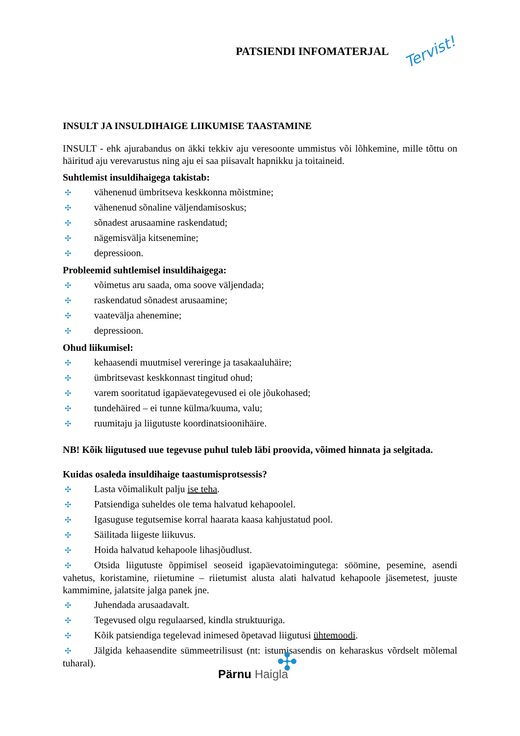PATSIENDI INFOMATERJAL Tervist!
INSULT JA INSULDIHAIGE LIIKUMISE TAASTAMINE
INSULT - ehk ajurabandus on äkki tekkiv aju veresoonte ummistus või lõhkemine, mille tõttu on häiritud aju verevarustus ning aju ei saa piisavalt hapnikku ja toitaineid.
Suhtlemist insuldihaigega takistab:
✣ vähenenud ümbritseva keskkonna mõistmine;
✣ vähenenud sõnaline väljendamisoskus;
✣ sõnadest arusaamine raskendatud;
✣ nägemisvälja kitsenemine;
✣ depressioon.
Probleemid suhtlemisel insuldihaigega:
✣ võimetus aru saada, oma soove väljendada;
✣ raskendatud sõnadest arusaamine;
✣ vaatevälja ahenemine;
✣ depressioon.
Ohud liikumisel:
✣ kehaasendi muutmisel vereringe ja tasakaaluhäire;
✣ ümbritsevast keskkonnast tingitud ohud;
✣ varem sooritatud igapäevategevused ei ole jõukohased;
✣ tundehäired – ei tunne külma/kuuma, valu;
✣ ruumitaju ja liigutuste koordinatsioonihäire.
NB! Kõik liigutused uue tegevuse puhul tuleb läbi proovida, võimed hinnata ja selgitada.
Kuidas osaleda insuldihaige taastumisprotsessis?
✣ Lasta võimalikult palju ise teha.
✣ Patsiendiga suheldes ole tema halvatud kehapoolel.
✣ Igasuguse tegutsemise korral haarata kaasa kahjustatud pool.
✣ Säilitada liigeste liikuvus.
✣ Hoida halvatud kehapoole lihasjõudlust.
✣ Otsida liigutuste õppimisel seoseid igapäevatoimingutega: söömine, pesemine, asendi vahetus, koristamine, riietumine – riietumist alusta alati halvatud kehapoole jäsemetest, juuste kammimine, jalatsite jalga panek jne.
✣ Juhendada arusaadavalt.
✣ Tegevused olgu regulaarsed, kindla struktuuriga.
✣ Kõik patsiendiga tegelevad inimesed õpetavad liigutusi ühtemoodi.
✣ Jälgida kehaasendite sümmeetrilisust (nt: istumisasendis on keharaskus võrdselt mõlemal tuharal).
✣ Pärnu Haigla